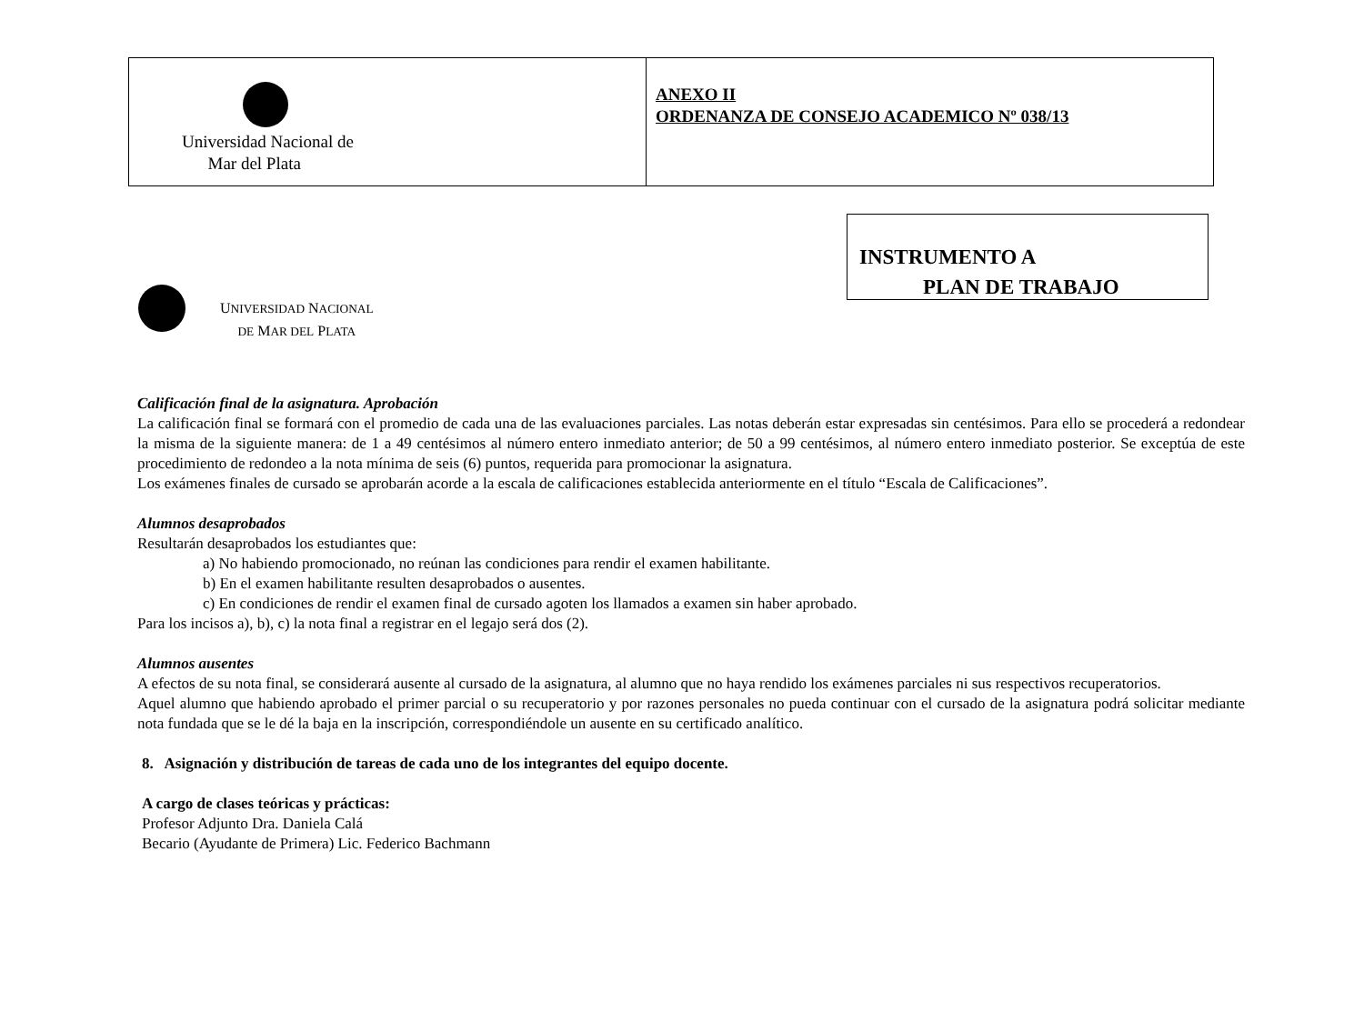| Universidad Nacional de Mar del Plata | ANEXO II ORDENANZA DE CONSEJO ACADEMICO Nº 038/13 |
UNIVERSIDAD NACIONAL
DE MAR DEL PLATA
INSTRUMENTO A
PLAN DE TRABAJO
Calificación final de la asignatura. Aprobación
La calificación final se formará con el promedio de cada una de las evaluaciones parciales. Las notas deberán estar expresadas sin centésimos. Para ello se procederá a redondear la misma de la siguiente manera: de 1 a 49 centésimos al número entero inmediato anterior; de 50 a 99 centésimos, al número entero inmediato posterior. Se exceptúa de este procedimiento de redondeo a la nota mínima de seis (6) puntos, requerida para promocionar la asignatura.
Los exámenes finales de cursado se aprobarán acorde a la escala de calificaciones establecida anteriormente en el título “Escala de Calificaciones”.
Alumnos desaprobados
Resultarán desaprobados los estudiantes que:
a) No habiendo promocionado, no reúnan las condiciones para rendir el examen habilitante.
b) En el examen habilitante resulten desaprobados o ausentes.
c) En condiciones de rendir el examen final de cursado agoten los llamados a examen sin haber aprobado.
Para los incisos a), b), c) la nota final a registrar en el legajo será dos (2).
Alumnos ausentes
A efectos de su nota final, se considerará ausente al cursado de la asignatura, al alumno que no haya rendido los exámenes parciales ni sus respectivos recuperatorios.
Aquel alumno que habiendo aprobado el primer parcial o su recuperatorio y por razones personales no pueda continuar con el cursado de la asignatura podrá solicitar mediante nota fundada que se le dé la baja en la inscripción, correspondiéndole un ausente en su certificado analítico.
8. Asignación y distribución de tareas de cada uno de los integrantes del equipo docente.
A cargo de clases teóricas y prácticas:
Profesor Adjunto Dra. Daniela Calá
Becario (Ayudante de Primera) Lic. Federico Bachmann